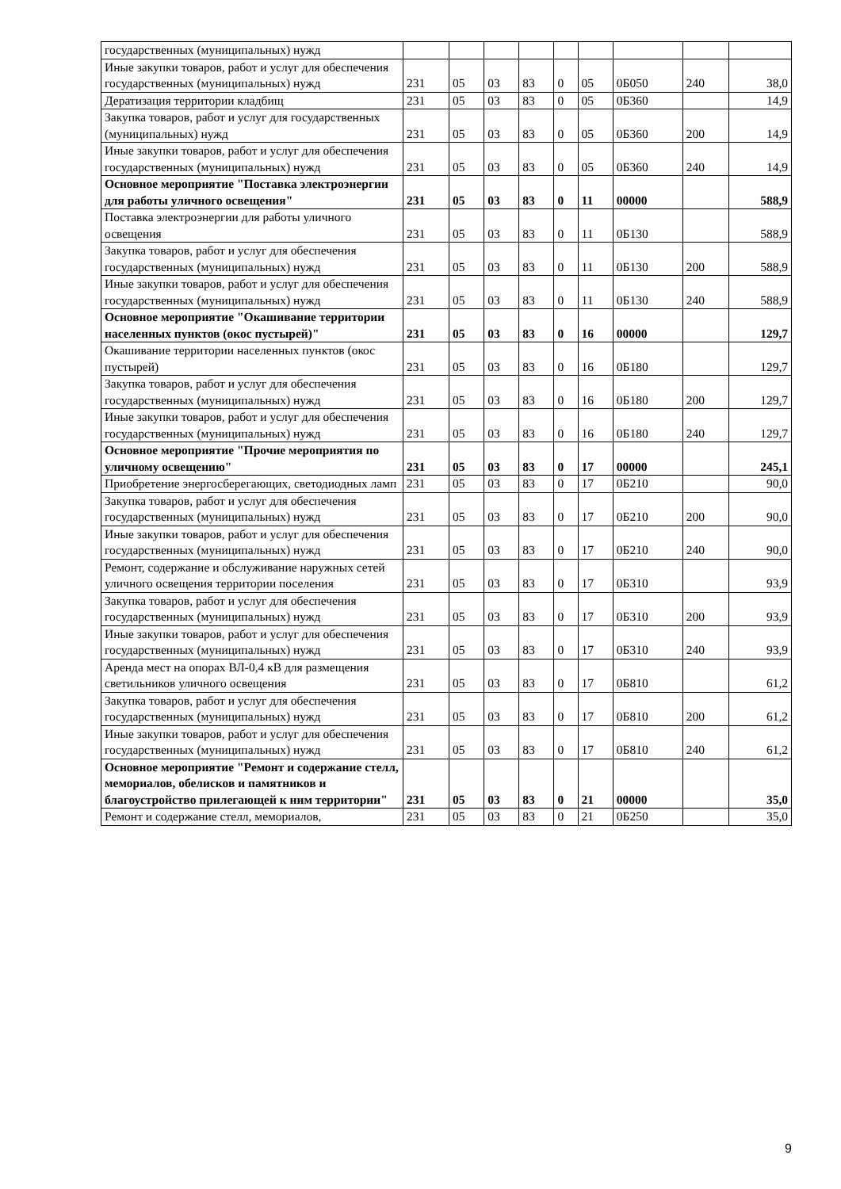| государственных (муниципальных) нужд | | | | | | | | | |
| Иные закупки товаров, работ и услуг для обеспечения государственных (муниципальных) нужд | 231 | 05 | 03 | 83 | 0 | 05 | 0Б050 | 240 | 38,0 |
| Дератизация территории кладбищ | 231 | 05 | 03 | 83 | 0 | 05 | 0Б360 | | 14,9 |
| Закупка товаров, работ и услуг для государственных (муниципальных) нужд | 231 | 05 | 03 | 83 | 0 | 05 | 0Б360 | 200 | 14,9 |
| Иные закупки товаров, работ и услуг для обеспечения государственных (муниципальных) нужд | 231 | 05 | 03 | 83 | 0 | 05 | 0Б360 | 240 | 14,9 |
| Основное мероприятие "Поставка электроэнергии для работы уличного освещения" | 231 | 05 | 03 | 83 | 0 | 11 | 00000 | | 588,9 |
| Поставка электроэнергии для работы уличного освещения | 231 | 05 | 03 | 83 | 0 | 11 | 0Б130 | | 588,9 |
| Закупка товаров, работ и услуг для обеспечения государственных (муниципальных) нужд | 231 | 05 | 03 | 83 | 0 | 11 | 0Б130 | 200 | 588,9 |
| Иные закупки товаров, работ и услуг для обеспечения государственных (муниципальных) нужд | 231 | 05 | 03 | 83 | 0 | 11 | 0Б130 | 240 | 588,9 |
| Основное мероприятие "Окашивание территории населенных пунктов (окос пустырей)" | 231 | 05 | 03 | 83 | 0 | 16 | 00000 | | 129,7 |
| Окашивание территории населенных пунктов (окос пустырей) | 231 | 05 | 03 | 83 | 0 | 16 | 0Б180 | | 129,7 |
| Закупка товаров, работ и услуг для обеспечения государственных (муниципальных) нужд | 231 | 05 | 03 | 83 | 0 | 16 | 0Б180 | 200 | 129,7 |
| Иные закупки товаров, работ и услуг для обеспечения государственных (муниципальных) нужд | 231 | 05 | 03 | 83 | 0 | 16 | 0Б180 | 240 | 129,7 |
| Основное мероприятие "Прочие мероприятия по уличному освещению" | 231 | 05 | 03 | 83 | 0 | 17 | 00000 | | 245,1 |
| Приобретение энергосберегающих, светодиодных ламп | 231 | 05 | 03 | 83 | 0 | 17 | 0Б210 | | 90,0 |
| Закупка товаров, работ и услуг для обеспечения государственных (муниципальных) нужд | 231 | 05 | 03 | 83 | 0 | 17 | 0Б210 | 200 | 90,0 |
| Иные закупки товаров, работ и услуг для обеспечения государственных (муниципальных) нужд | 231 | 05 | 03 | 83 | 0 | 17 | 0Б210 | 240 | 90,0 |
| Ремонт, содержание и обслуживание наружных сетей уличного освещения территории поселения | 231 | 05 | 03 | 83 | 0 | 17 | 0Б310 | | 93,9 |
| Закупка товаров, работ и услуг для обеспечения государственных (муниципальных) нужд | 231 | 05 | 03 | 83 | 0 | 17 | 0Б310 | 200 | 93,9 |
| Иные закупки товаров, работ и услуг для обеспечения государственных (муниципальных) нужд | 231 | 05 | 03 | 83 | 0 | 17 | 0Б310 | 240 | 93,9 |
| Аренда мест на опорах ВЛ-0,4 кВ для размещения светильников уличного освещения | 231 | 05 | 03 | 83 | 0 | 17 | 0Б810 | | 61,2 |
| Закупка товаров, работ и услуг для обеспечения государственных (муниципальных) нужд | 231 | 05 | 03 | 83 | 0 | 17 | 0Б810 | 200 | 61,2 |
| Иные закупки товаров, работ и услуг для обеспечения государственных (муниципальных) нужд | 231 | 05 | 03 | 83 | 0 | 17 | 0Б810 | 240 | 61,2 |
| Основное мероприятие "Ремонт и содержание стелл, мемориалов, обелисков и памятников и благоустройство прилегающей к ним территории" | 231 | 05 | 03 | 83 | 0 | 21 | 00000 | | 35,0 |
| Ремонт и содержание стелл, мемориалов, | 231 | 05 | 03 | 83 | 0 | 21 | 0Б250 | | 35,0 |
9